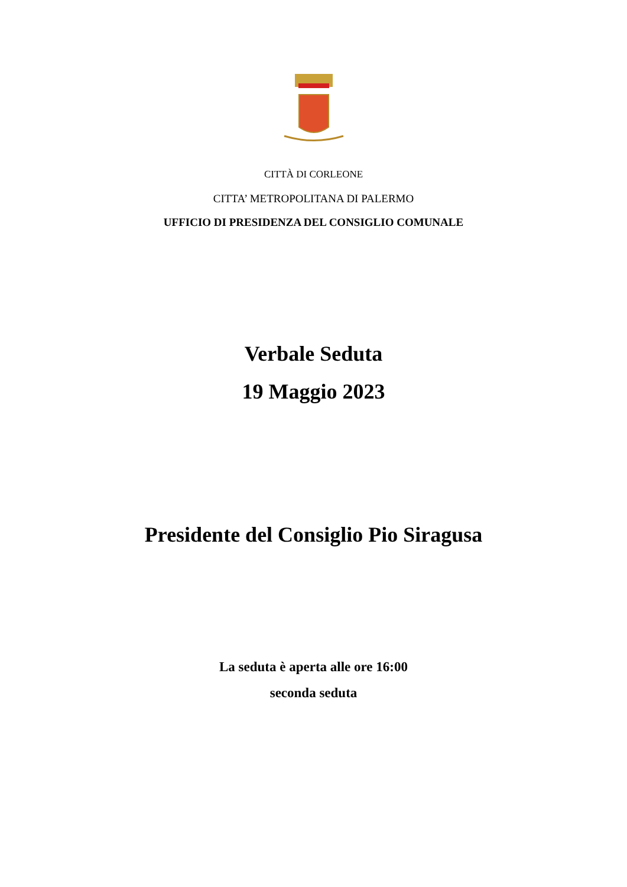CITTÀ DI CORLEONE
CITTA’ METROPOLITANA DI PALERMO
UFFICIO DI PRESIDENZA DEL CONSIGLIO COMUNALE
Verbale Seduta
19 Maggio 2023
Presidente del Consiglio Pio Siragusa
La seduta è aperta alle ore 16:00
seconda seduta